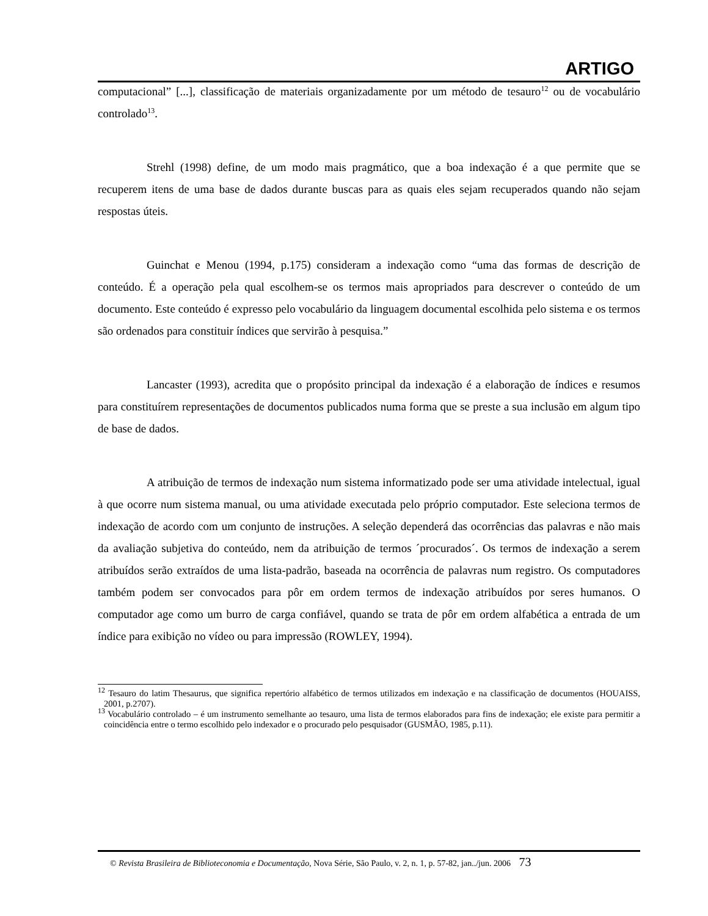ARTIGO
computacional” [...], classificação de materiais organizadamente por um método de tesauro<sup>12</sup> ou de vocabulário controlado<sup>13</sup>.
Strehl (1998) define, de um modo mais pragmático, que a boa indexação é a que permite que se recuperem itens de uma base de dados durante buscas para as quais eles sejam recuperados quando não sejam respostas úteis.
Guinchat e Menou (1994, p.175) consideram a indexação como “uma das formas de descrição de conteúdo. É a operação pela qual escolhem-se os termos mais apropriados para descrever o conteúdo de um documento. Este conteúdo é expresso pelo vocabulário da linguagem documental escolhida pelo sistema e os termos são ordenados para constituir índices que servirão à pesquisa.”
Lancaster (1993), acredita que o propósito principal da indexação é a elaboração de índices e resumos para constituírem representações de documentos publicados numa forma que se preste a sua inclusão em algum tipo de base de dados.
A atribuição de termos de indexação num sistema informatizado pode ser uma atividade intelectual, igual à que ocorre num sistema manual, ou uma atividade executada pelo próprio computador. Este seleciona termos de indexação de acordo com um conjunto de instruções. A seleção dependerá das ocorrências das palavras e não mais da avaliação subjetiva do conteúdo, nem da atribuição de termos ´procurados´. Os termos de indexação a serem atribuídos serão extraídos de uma lista-padrão, baseada na ocorrência de palavras num registro. Os computadores também podem ser convocados para pôr em ordem termos de indexação atribuídos por seres humanos. O computador age como um burro de carga confiável, quando se trata de pôr em ordem alfabética a entrada de um índice para exibição no vídeo ou para impressão (ROWLEY, 1994).
<sup>12</sup> Tesauro do latim Thesaurus, que significa repertório alfabético de termos utilizados em indexação e na classificação de documentos (HOUAISS, 2001, p.2707).
<sup>13</sup> Vocabulário controlado – é um instrumento semelhante ao tesauro, uma lista de termos elaborados para fins de indexação; ele existe para permitir a coincidência entre o termo escolhido pelo indexador e o procurado pelo pesquisador (GUSMÃO, 1985, p.11).
© Revista Brasileira de Biblioteconomia e Documentação, Nova Série, São Paulo, v. 2, n. 1, p. 57-82, jan../jun. 2006 73